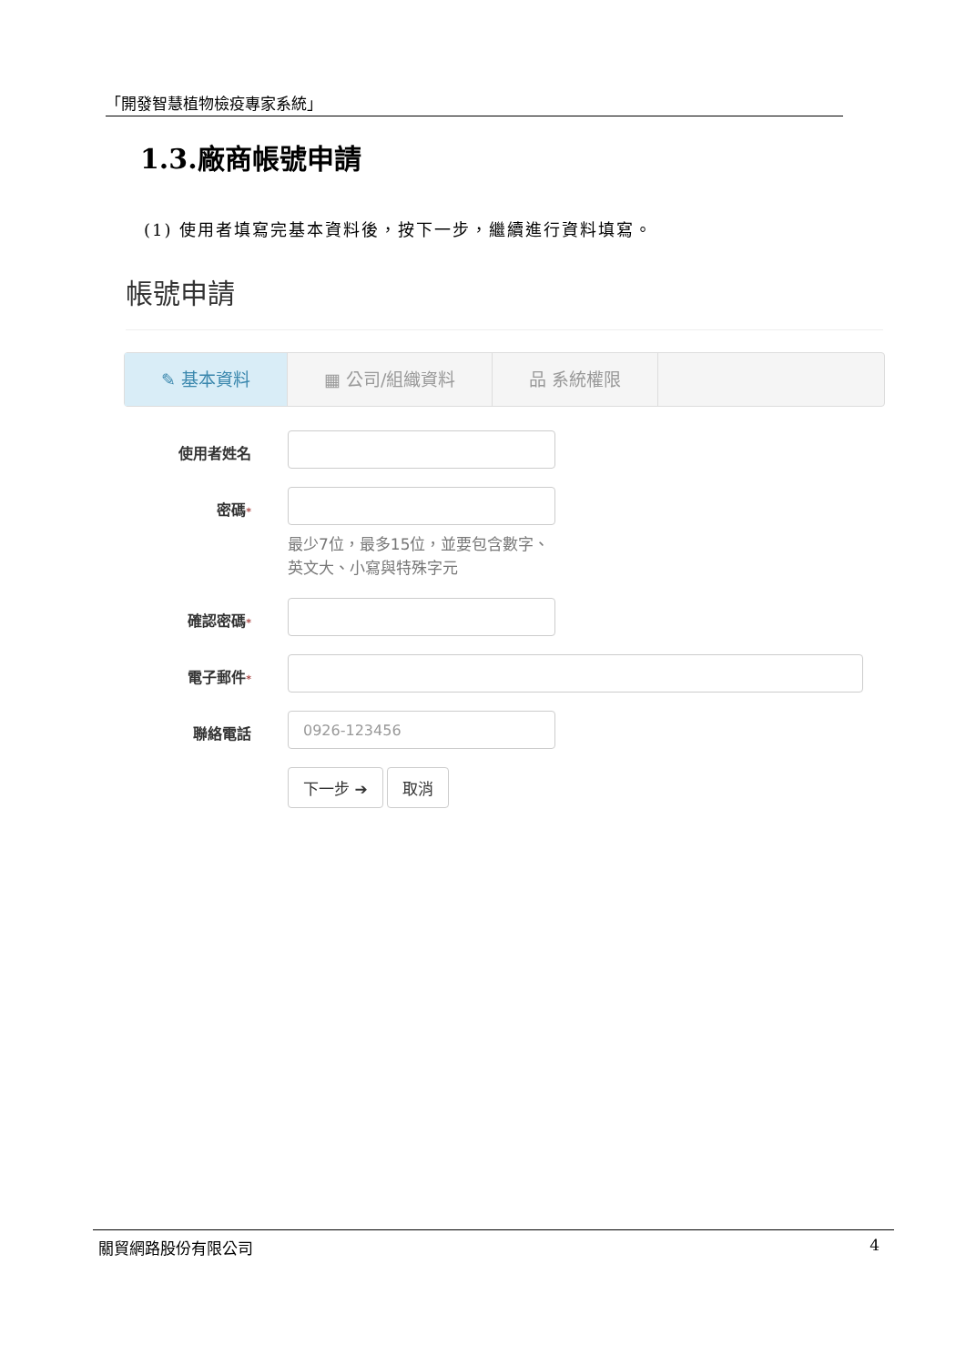「開發智慧植物檢疫專家系統」
1.3.廠商帳號申請
(1) 使用者填寫完基本資料後，按下一步，繼續進行資料填寫。
帳號申請
✎ 基本資料 ▦ 公司/組織資料 品 系統權限
使用者姓名
密碼*
最少7位，最多15位，並要包含數字、英文大、小寫與特殊字元
確認密碼*
電子郵件*
聯絡電話
0926-123456
下一步 ➔ 取消
關貿網路股份有限公司 4